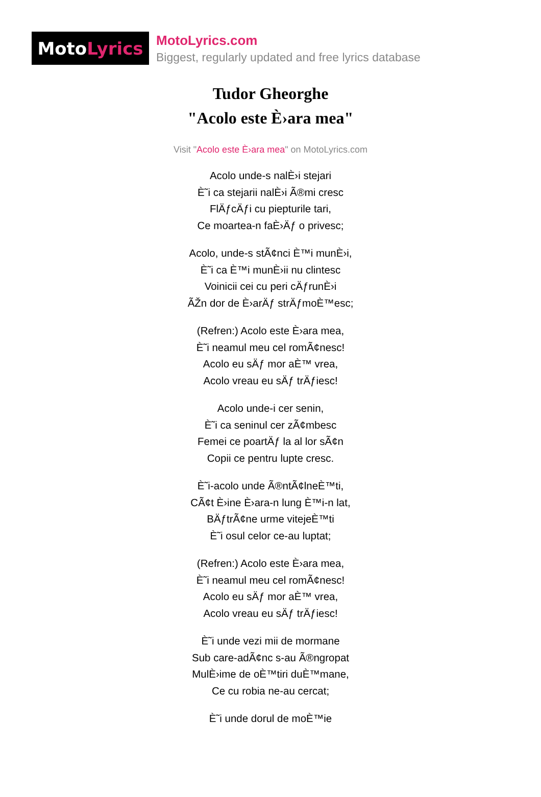Moto Lyrics
MotoLyrics.com
Biggest, regularly updated and free lyrics database
Tudor Gheorghe
"Acolo este È›ara mea"
Visit "Acolo este È›ara mea" on MotoLyrics.com
Acolo unde-s nalÈ›i stejari
È˜i ca stejarii nalÈ›i Ã®mi cresc
FlÄƒcÄƒi cu piepturile tari,
Ce moartea-n faÈ›Äƒ o privesc;
Acolo, unde-s stÃ¢nci È™i munÈ›i,
È˜i ca È™i munÈ›ii nu clintesc
Voinicii cei cu peri cÄƒrunÈ›i
ÃŽn dor de È›arÄƒ strÄƒmoÈ™esc;
(Refren:) Acolo este È›ara mea,
È˜i neamul meu cel romÃ¢nesc!
Acolo eu sÄƒ mor aÈ™ vrea,
Acolo vreau eu sÄƒ trÄƒiesc!
Acolo unde-i cer senin,
È˜i ca seninul cer zÃ¢mbesc
Femei ce poartÄƒ la al lor sÃ¢n
Copii ce pentru lupte cresc.
È˜i-acolo unde Ã®ntÃ¢lneÈ™ti,
CÃ¢t È›ine È›ara-n lung È™i-n lat,
BÄƒtrÃ¢ne urme vitejeÈ™ti
È˜i osul celor ce-au luptat;
(Refren:) Acolo este È›ara mea,
È˜i neamul meu cel romÃ¢nesc!
Acolo eu sÄƒ mor aÈ™ vrea,
Acolo vreau eu sÄƒ trÄƒiesc!
È˜i unde vezi mii de mormane
Sub care-adÃ¢nc s-au Ã®ngropat
MulÈ›ime de oÈ™tiri duÈ™mane,
Ce cu robia ne-au cercat;
È˜i unde dorul de moÈ™ie